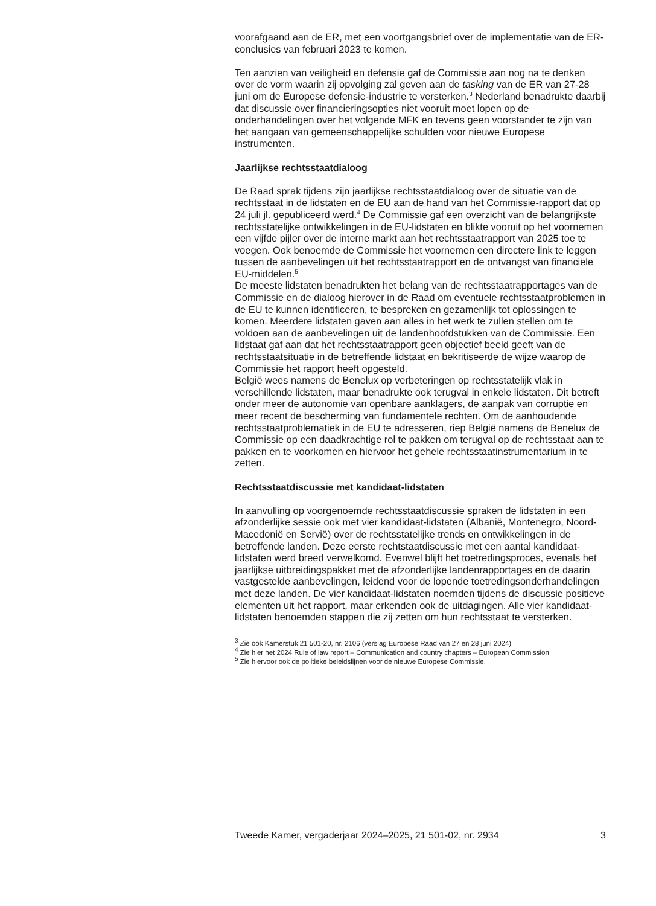voorafgaand aan de ER, met een voortgangsbrief over de implementatie van de ER-conclusies van februari 2023 te komen.
Ten aanzien van veiligheid en defensie gaf de Commissie aan nog na te denken over de vorm waarin zij opvolging zal geven aan de tasking van de ER van 27-28 juni om de Europese defensie-industrie te versterken.<sup>3</sup> Nederland benadrukte daarbij dat discussie over financieringsopties niet vooruit moet lopen op de onderhandelingen over het volgende MFK en tevens geen voorstander te zijn van het aangaan van gemeenschappelijke schulden voor nieuwe Europese instrumenten.
Jaarlijkse rechtsstaatdialoog
De Raad sprak tijdens zijn jaarlijkse rechtsstaatdialoog over de situatie van de rechtsstaat in de lidstaten en de EU aan de hand van het Commissie-rapport dat op 24 juli jl. gepubliceerd werd.<sup>4</sup> De Commissie gaf een overzicht van de belangrijkste rechtsstatelijke ontwikkelingen in de EU-lidstaten en blikte vooruit op het voornemen een vijfde pijler over de interne markt aan het rechtsstaatrapport van 2025 toe te voegen. Ook benoemde de Commissie het voornemen een directere link te leggen tussen de aanbevelingen uit het rechtsstaatrapport en de ontvangst van financiële EU-middelen.<sup>5</sup>
De meeste lidstaten benadrukten het belang van de rechtsstaatrapportages van de Commissie en de dialoog hierover in de Raad om eventuele rechtsstaatproblemen in de EU te kunnen identificeren, te bespreken en gezamenlijk tot oplossingen te komen. Meerdere lidstaten gaven aan alles in het werk te zullen stellen om te voldoen aan de aanbevelingen uit de landenhoofdstukken van de Commissie. Een lidstaat gaf aan dat het rechtsstaatrapport geen objectief beeld geeft van de rechtsstaatsituatie in de betreffende lidstaat en bekritiseerde de wijze waarop de Commissie het rapport heeft opgesteld.
België wees namens de Benelux op verbeteringen op rechtsstatelijk vlak in verschillende lidstaten, maar benadrukte ook terugval in enkele lidstaten. Dit betreft onder meer de autonomie van openbare aanklagers, de aanpak van corruptie en meer recent de bescherming van fundamentele rechten. Om de aanhoudende rechtsstaatproblematiek in de EU te adresseren, riep België namens de Benelux de Commissie op een daadkrachtige rol te pakken om terugval op de rechtsstaat aan te pakken en te voorkomen en hiervoor het gehele rechtsstaatinstrumentarium in te zetten.
Rechtsstaatdiscussie met kandidaat-lidstaten
In aanvulling op voorgenoemde rechtsstaatdiscussie spraken de lidstaten in een afzonderlijke sessie ook met vier kandidaat-lidstaten (Albanië, Montenegro, Noord-Macedonië en Servië) over de rechtsstatelijke trends en ontwikkelingen in de betreffende landen. Deze eerste rechtstaatdiscussie met een aantal kandidaat-lidstaten werd breed verwelkomd. Evenwel blijft het toetredingsproces, evenals het jaarlijkse uitbreidingspakket met de afzonderlijke landenrapportages en de daarin vastgestelde aanbevelingen, leidend voor de lopende toetredingsonderhandelingen met deze landen. De vier kandidaat-lidstaten noemden tijdens de discussie positieve elementen uit het rapport, maar erkenden ook de uitdagingen. Alle vier kandidaat-lidstaten benoemden stappen die zij zetten om hun rechtsstaat te versterken.
<sup>3</sup> Zie ook Kamerstuk 21 501-20, nr. 2106 (verslag Europese Raad van 27 en 28 juni 2024)
<sup>4</sup> Zie hier het 2024 Rule of law report – Communication and country chapters – European Commission
<sup>5</sup> Zie hiervoor ook de politieke beleidslijnen voor de nieuwe Europese Commissie.
Tweede Kamer, vergaderjaar 2024–2025, 21 501-02, nr. 2934 3